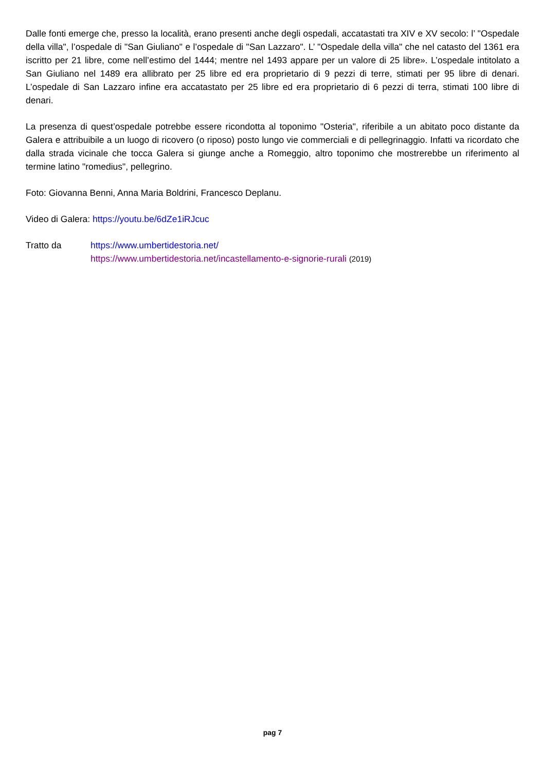Dalle fonti emerge che, presso la località, erano presenti anche degli ospedali, accatastati tra XIV e XV secolo: l’ "Ospedale della villa", l’ospedale di "San Giuliano" e l’ospedale di "San Lazzaro". L’ "Ospedale della villa" che nel catasto del 1361 era iscritto per 21 libre, come nell’estimo del 1444; mentre nel 1493 appare per un valore di 25 libre». L’ospedale intitolato a San Giuliano nel 1489 era allibrato per 25 libre ed era proprietario di 9 pezzi di terre, stimati per 95 libre di denari. L’ospedale di San Lazzaro infine era accatastato per 25 libre ed era proprietario di 6 pezzi di terra, stimati 100 libre di denari.
La presenza di quest’ospedale potrebbe essere ricondotta al toponimo "Osteria", riferibile a un abitato poco distante da Galera e attribuibile a un luogo di ricovero (o riposo) posto lungo vie commerciali e di pellegrinaggio. Infatti va ricordato che dalla strada vicinale che tocca Galera si giunge anche a Romeggio, altro toponimo che mostrerebbe un riferimento al termine latino "romedius", pellegrino.
Foto: Giovanna Benni, Anna Maria Boldrini, Francesco Deplanu.
Video di Galera: https://youtu.be/6dZe1iRJcuc
Tratto da https://www.umbertidestoria.net/
https://www.umbertidestoria.net/incastellamento-e-signorie-rurali (2019)
pag 7